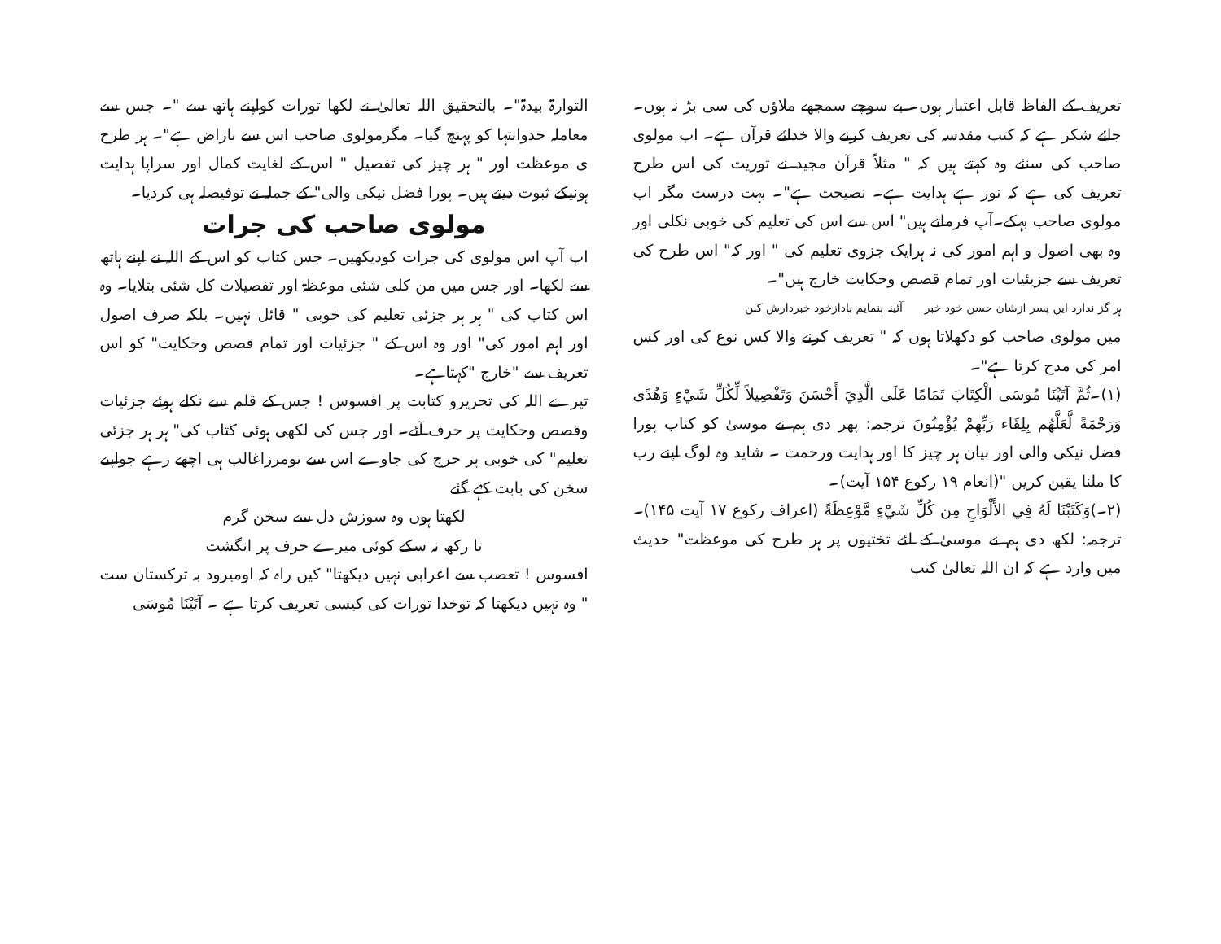تعریف کے الفاظ قابل اعتبار ہوں۔ بے سوچے سمجھے ملاؤں کی سی بڑ نہ ہوں۔ جائے شکر ہے کہ کتب مقدسہ کی تعریف کرنے والا خدائے قرآن ہے۔ اب مولوی صاحب کی سنئے وہ کہتے ہیں کہ " مثلاً قرآن مجید نے توریت کی اس طرح تعریف کی ہے کہ نور ہے ہدایت ہے۔ نصیحت ہے"۔ بہت درست مگر اب مولوی صاحب بہکے۔آپ فرماتے ہیں" اس سے اس کی تعلیم کی خوبی نکلی اور وہ بھی اصول و اہم امور کی نہ ہرایک جزوی تعلیم کی " اور کہ" اس طرح کی تعریف سے جزیئیات اور تمام قصص وحکایت خارج ہیں"۔
ہر گز ندارد ایں پسر ازشان حسن خود خبر آئینہ بنمایم بادازخود خبردارش کنن
میں مولوی صاحب کو دکھلاتا ہوں کہ " تعریف کرنے والا کس نوع کی اور کس امر کی مدح کرتا ہے"۔
(۱)۔ثُمَّ آتَيْنَا مُوسَى الْكِتَابَ تَمَامًا عَلَى الَّذِيَ أَحْسَنَ وَتَفْصِيلاً لِّكُلِّ شَيْءٍ وَهُدًى وَرَحْمَةً لَّعَلَّهُم بِلِقَاء رَبِّهِمْ يُؤْمِنُونَ ترجمہ: پھر دی ہم نے موسیٰ کو کتاب پورا فضل نیکی والی اور بیان ہر چیز کا اور ہدایت ورحمت ۔ شاید وہ لوگ اپنے رب کا ملنا یقین کریں "(انعام ۱۹ رکوع ۱۵۴ آیت)۔
(۲۔)وَكَتَبْنَا لَهُ فِي الأَلْوَاحِ مِن كُلِّ شَيْءٍ مَّوْعِظَةً (اعراف رکوع ۱۷ آیت ۱۴۵)۔ ترجمہ: لکھ دی ہم نے موسیٰ کے لئے تختیوں پر ہر طرح کی موعظت" حدیث میں وارد ہے کہ ان اللہ تعالیٰ کتب
التوارۃ بیدۃ"۔ بالتحقیق اللہ تعالیٰ نے لکھا تورات کواپنے ہاتھ سے "۔ جس سے معاملہ حدوانتہا کو پہنچ گیا۔ مگرمولوی صاحب اس سے ناراض ہے"۔ ہر طرح ی موعظت اور " ہر چیز کی تفصیل " اس کے لغایت کمال اور سراپا ہدایت ہونیکے ثبوت دیتے ہیں۔ پورا فضل نیکی والی" کے جملہ نے توفیصلہ ہی کردیا۔
مولوی صاحب کی جرات
اب آپ اس مولوی کی جرات کودیکھیں۔ جس کتاب کو اس کے اللہ نے اپنے ہاتھ سے لکھا۔ اور جس میں من کلی شئی موعظۃ اور تفصیلات کل شئی بتلایا۔ وہ اس کتاب کی " ہر ہر جزئی تعلیم کی خوبی " قائل نہیں۔ بلکہ صرف اصول اور اہم امور کی" اور وہ اس کے " جزئیات اور تمام قصص وحکایت" کو اس تعریف سے "خارج "کہتاہے۔
تیرے اللہ کی تحریرو کتابت پر افسوس ! جس کے قلم سے نکلے ہوئے جزئیات وقصص وحکایت پر حرف آئے۔ اور جس کی لکھی ہوئی کتاب کی" ہر ہر جزئی تعلیم" کی خوبی پر حرج کی جاوے اس سے تومرزاغالب ہی اچھے رہے جواپنے سخن کی بابت کہے گئے
لکھتا ہوں وہ سوزش دل سے سخن گرم
تا رکھ نہ سکے کوئی میرے حرف پر انگشت
افسوس ! تعصب سے اعرابی نہیں دیکھتا" کیں راہ کہ اومیرود بہ ترکستان ست " وہ نہیں دیکھتا کہ توخدا تورات کی کیسی تعریف کرتا ہے ۔ آتَيْنَا مُوسَى